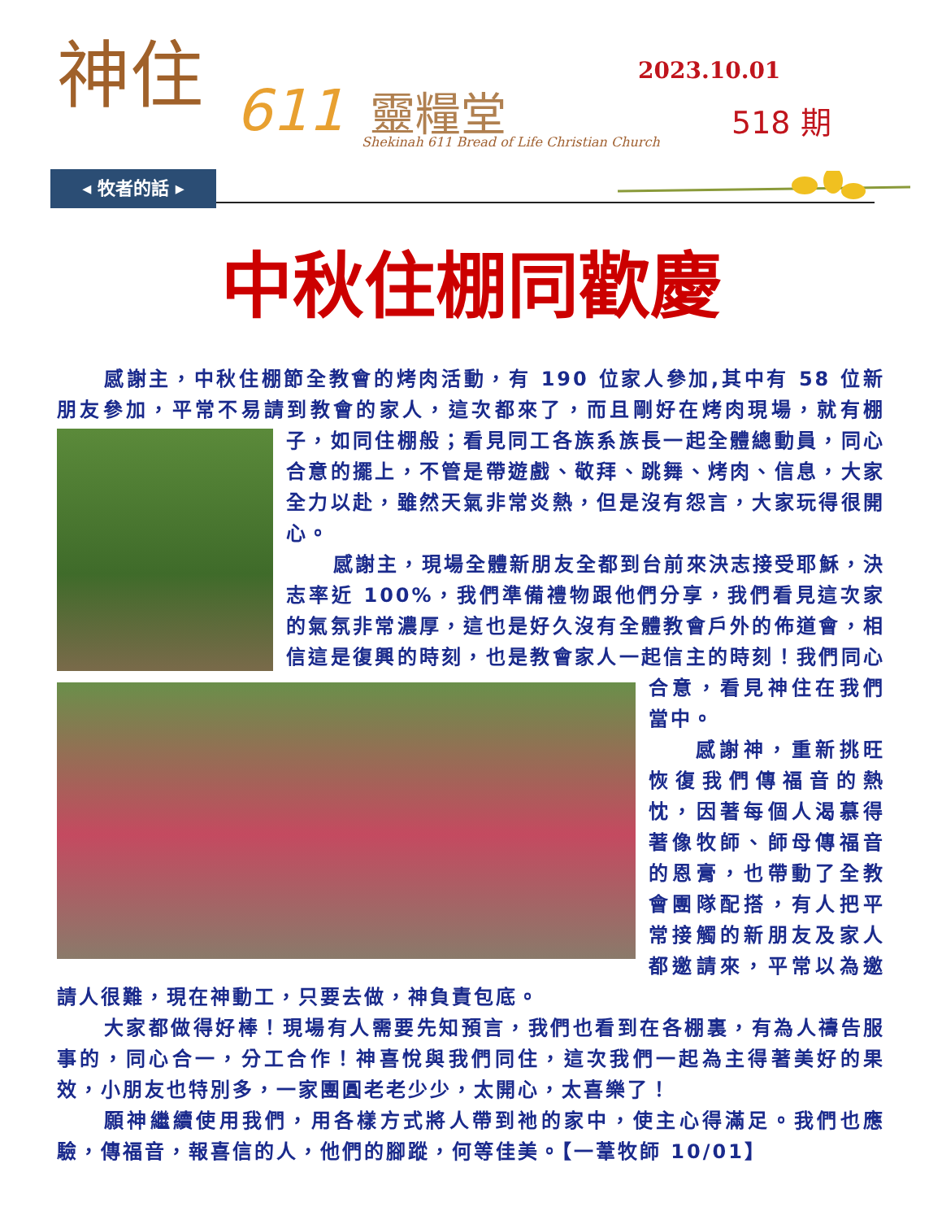神住
611 靈糧堂
Shekinah 611 Bread of Life Christian Church
2023.10.01
518 期
◂ 牧者的話 ▸
中秋住棚同歡慶
感謝主，中秋住棚節全教會的烤肉活動，有 190 位家人參加,其中有 58 位新朋友參加，平常不易請到教會的家人，這次都來了，而且剛好在烤肉現場， 就有棚子，如同住棚般；看見同工各族系族長一起全體總動員，同心合意的擺上，不管是帶遊戲、敬拜、跳舞、烤肉、信息，大家全力以赴，雖然天氣非常炎熱，但是沒有怨言，大家玩得很開心。
感謝主，現場全體新朋友全都到台前來決志接受耶穌，決志率近 100%，我們準備禮物跟他們分享，我們看見這次家的氣氛非常濃厚，這也是好久沒有全體教會戶外的佈道會，相信這是復興的時刻，也是教會家人一起信 主的時刻！我們同心合意，看見神住在我們當中。
感謝神，重新挑旺恢復我們傳福音的熱忱，因著每個人渴慕得著像牧師、師母傳福音的恩膏，也帶動了全教會團隊配搭，有人把平常接觸的新朋友及家人都邀請來，平常以為邀請人很難，現在神動工，只要去做，神負責包底。
大家都做得好棒！現場有人需要先知預言，我們也看到在各棚裏，有為人禱告服事的，同心合一，分工合作！神喜悅與我們同住，這次我們一起為主得著美好的果效，小朋友也特別多，一家團圓老老少少，太開心，太喜樂了！
願神繼續使用我們，用各樣方式將人帶到祂的家中，使主心得滿足。我們也應驗，傳福音，報喜信的人，他們的腳蹤，何等佳美。【一葦牧師 10/01】